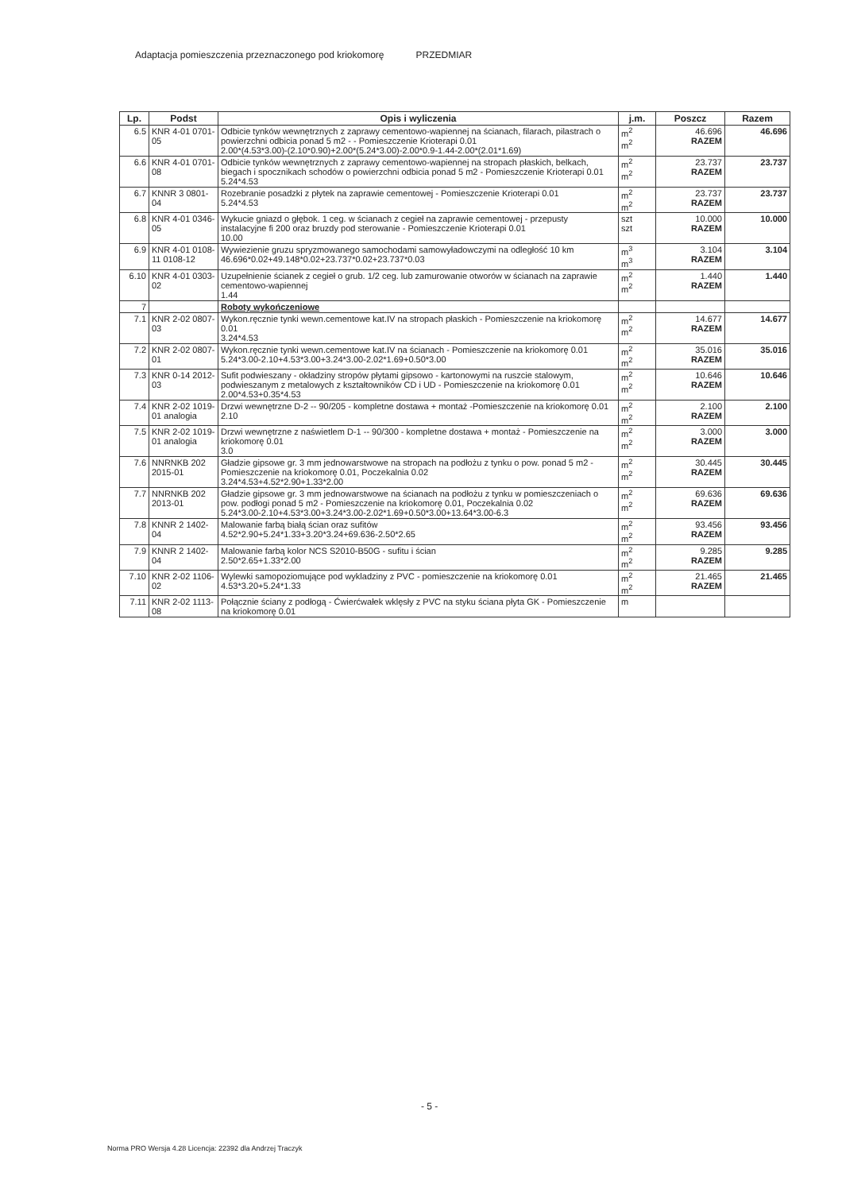Adaptacja pomieszczenia przeznaczonego pod kriokomorę PRZEDMIAR
| Lp. | Podst | Opis i wyliczenia | j.m. | Poszcz | Razem |
| --- | --- | --- | --- | --- | --- |
| 6.5 | KNR 4-01 0701-05 | Odbicie tynków wewnętrznych z zaprawy cementowo-wapiennej na ścianach, filarach, pilastrach o powierzchni odbicia ponad 5 m2 - - Pomieszczenie Krioterapi 0.01 2.00*(4.53*3.00)-(2.10*0.90)+2.00*(5.24*3.00)-2.00*0.9-1.44-2.00*(2.01*1.69) | m<sup>2</sup> m<sup>2</sup> | 46.696 RAZEM | 46.696 |
| 6.6 | KNR 4-01 0701-08 | Odbicie tynków wewnętrznych z zaprawy cementowo-wapiennej na stropach płaskich, belkach, biegach i spocznikach schodów o powierzchni odbicia ponad 5 m2 - Pomieszczenie Krioterapi 0.01 5.24*4.53 | m<sup>2</sup> m<sup>2</sup> | 23.737 RAZEM | 23.737 |
| 6.7 | KNNR 3 0801-04 | Rozebranie posadzki z płytek na zaprawie cementowej - Pomieszczenie Krioterapi 0.01 5.24*4.53 | m<sup>2</sup> m<sup>2</sup> | 23.737 RAZEM | 23.737 |
| 6.8 | KNR 4-01 0346-05 | Wykucie gniazd o głębok. 1 ceg. w ścianach z cegieł na zaprawie cementowej - przepusty instalacyjne fi 200 oraz bruzdy pod sterowanie - Pomieszczenie Krioterapi 0.01 10.00 | szt szt | 10.000 RAZEM | 10.000 |
| 6.9 | KNR 4-01 0108-11 0108-12 | Wywiezienie gruzu spryzmowanego samochodami samowyładowczymi na odległość 10 km 46.696*0.02+49.148*0.02+23.737*0.02+23.737*0.03 | m<sup>3</sup> m<sup>3</sup> | 3.104 RAZEM | 3.104 |
| 6.10 | KNR 4-01 0303-02 | Uzupełnienie ścianek z cegieł o grub. 1/2 ceg. lub zamurowanie otworów w ścianach na zaprawie cementowo-wapiennej 1.44 | m<sup>2</sup> m<sup>2</sup> | 1.440 RAZEM | 1.440 |
| 7 | | Roboty wykończeniowe | | | |
| 7.1 | KNR 2-02 0807-03 | Wykon.ręcznie tynki wewn.cementowe kat.IV na stropach płaskich - Pomieszczenie na kriokomorę 0.01 3.24*4.53 | m<sup>2</sup> m<sup>2</sup> | 14.677 RAZEM | 14.677 |
| 7.2 | KNR 2-02 0807-01 | Wykon.ręcznie tynki wewn.cementowe kat.IV na ścianach - Pomieszczenie na kriokomorę 0.01 5.24*3.00-2.10+4.53*3.00+3.24*3.00-2.02*1.69+0.50*3.00 | m<sup>2</sup> m<sup>2</sup> | 35.016 RAZEM | 35.016 |
| 7.3 | KNR 0-14 2012-03 | Sufit podwieszany - okładziny stropów płytami gipsowo - kartonowymi na ruszcie stalowym, podwieszanym z metalowych z kształtowników CD i UD - Pomieszczenie na kriokomorę 0.01 2.00*4.53+0.35*4.53 | m<sup>2</sup> m<sup>2</sup> | 10.646 RAZEM | 10.646 |
| 7.4 | KNR 2-02 1019-01 analogia | Drzwi wewnętrzne D-2 -- 90/205 - kompletne dostawa + montaż -Pomieszczenie na kriokomorę 0.01 2.10 | m<sup>2</sup> m<sup>2</sup> | 2.100 RAZEM | 2.100 |
| 7.5 | KNR 2-02 1019-01 analogia | Drzwi wewnętrzne z naświetlem D-1 -- 90/300 - kompletne dostawa + montaż - Pomieszczenie na kriokomorę 0.01 3.0 | m<sup>2</sup> m<sup>2</sup> | 3.000 RAZEM | 3.000 |
| 7.6 | NNRNKB 202 2015-01 | Gładzie gipsowe gr. 3 mm jednowarstwowe na stropach na podłożu z tynku o pow. ponad 5 m2 - Pomieszczenie na kriokomorę 0.01, Poczekalnia 0.02 3.24*4.53+4.52*2.90+1.33*2.00 | m<sup>2</sup> m<sup>2</sup> | 30.445 RAZEM | 30.445 |
| 7.7 | NNRNKB 202 2013-01 | Gładzie gipsowe gr. 3 mm jednowarstwowe na ścianach na podłożu z tynku w pomieszczeniach o pow. podłogi ponad 5 m2 - Pomieszczenie na kriokomorę 0.01, Poczekalnia 0.02 5.24*3.00-2.10+4.53*3.00+3.24*3.00-2.02*1.69+0.50*3.00+13.64*3.00-6.3 | m<sup>2</sup> m<sup>2</sup> | 69.636 RAZEM | 69.636 |
| 7.8 | KNNR 2 1402-04 | Malowanie farbą białą ścian oraz sufitów 4.52*2.90+5.24*1.33+3.20*3.24+69.636-2.50*2.65 | m<sup>2</sup> m<sup>2</sup> | 93.456 RAZEM | 93.456 |
| 7.9 | KNNR 2 1402-04 | Malowanie farbą kolor NCS S2010-B50G - sufitu i ścian 2.50*2.65+1.33*2.00 | m<sup>2</sup> m<sup>2</sup> | 9.285 RAZEM | 9.285 |
| 7.10 | KNR 2-02 1106-02 | Wylewki samopoziomujące pod wykladziny z PVC - pomieszczenie na kriokomorę 0.01 4.53*3.20+5.24*1.33 | m<sup>2</sup> m<sup>2</sup> | 21.465 RAZEM | 21.465 |
| 7.11 | KNR 2-02 1113-08 | Połącznie ściany z podłogą - Ćwierćwałek wklęsły z PVC na styku ściana płyta GK - Pomieszczenie na kriokomorę 0.01 | m | | |
- 5 -
Norma PRO Wersja 4.28 Licencja: 22392 dla Andrzej Traczyk